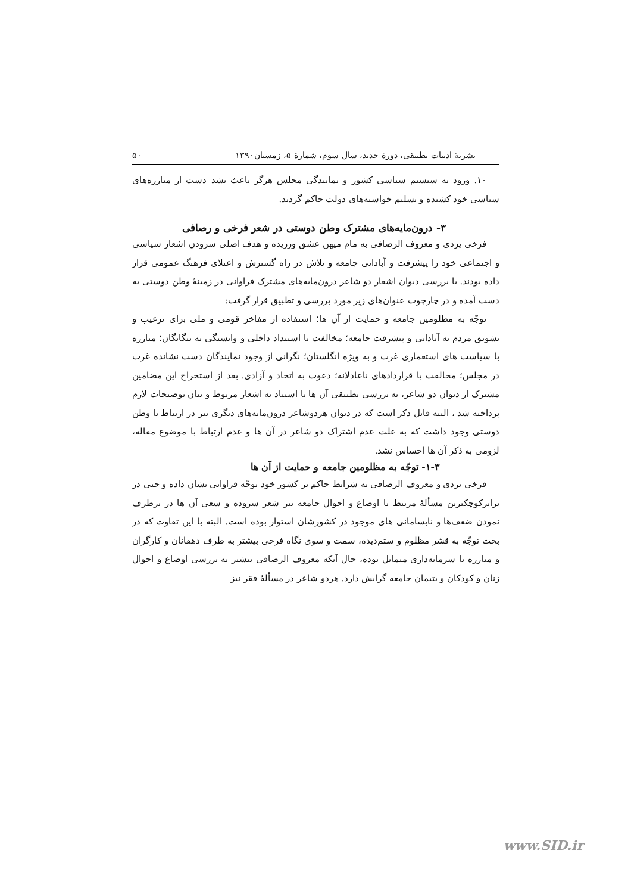نشریهٔ ادبیات تطبیقی، دورهٔ جدید، سال سوم، شمارهٔ ۵، زمستان۱۳۹۰ ۵۰
۱۰. ورود به سیستم سیاسی کشور و نمایندگی مجلس هرگز باعث نشد دست از مبارزه‌های سیاسی خود کشیده و تسلیم خواسته‌های دولت حاکم گردند.
۳- درون‌مایه‌های مشترک وطن دوستی در شعر فرخی و رصافی
فرخی یزدی و معروف الرصافی به مام میهن عشق ورزیده و هدف اصلی سرودن اشعار سیاسی و اجتماعی خود را پیشرفت و آبادانی جامعه و تلاش در راه گسترش و اعتلای فرهنگ عمومی قرار داده بودند. با بررسی دیوان اشعار دو شاعر درون‌مایه‌های مشترک فراوانی در زمینهٔ وطن دوستی به دست آمده و در چارچوب عنوان‌های زیر مورد بررسی و تطبیق قرار گرفت:
توجّه به مظلومین جامعه و حمایت از آن ها؛ استفاده از مفاخر قومی و ملی برای ترغیب و تشویق مردم به آبادانی و پیشرفت جامعه؛ مخالفت با استبداد داخلی و وابستگی به بیگانگان؛ مبارزه با سیاست های استعماری غرب و به ویژه انگلستان؛ نگرانی از وجود نمایندگان دست نشانده غرب در مجلس؛ مخالفت با قراردادهای ناعادلانه؛ دعوت به اتحاد و آزادی. بعد از استخراج این مضامین مشترک از دیوان دو شاعر، به بررسی تطبیقی آن ها با استناد به اشعار مربوط و بیان توضیحات لازم پرداخته شد ، البته قابل ذکر است که در دیوان هردوشاعر درون‌مایه‌های دیگری نیز در ارتباط با وطن دوستی وجود داشت که به علت عدم اشتراک دو شاعر در آن ها و عدم ارتباط با موضوع مقاله، لزومی به ذکر آن ها احساس نشد.
۱-۳- توجّه به مظلومین جامعه و حمایت از آن ها
فرخی یزدی و معروف الرصافی به شرایط حاکم بر کشور خود توجّه فراوانی نشان داده و حتی در برابرکوچکترین مسألهٔ مرتبط با اوضاع و احوال جامعه نیز شعر سروده و سعی آن ها در برطرف نمودن ضعف‌ها و نابسامانی های موجود در کشورشان استوار بوده است. البته با این تفاوت که در بحث توجّه به قشر مظلوم و ستم‌دیده، سمت و سوی نگاه فرخی بیشتر به طرف دهقانان و کارگران و مبارزه با سرمایه‌داری متمایل بوده، حال آنکه معروف الرصافی بیشتر به بررسی اوضاع و احوال زنان و کودکان و یتیمان جامعه گرایش دارد. هردو شاعر در مسألهٔ فقر نیز
www.SID.ir